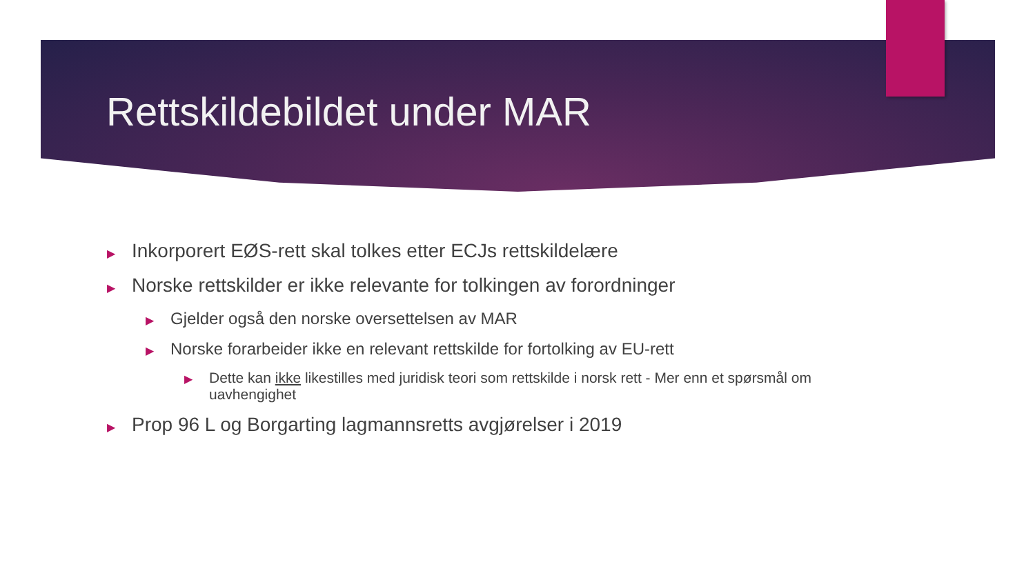Rettskildebildet under MAR
▶ Inkorporert EØS-rett skal tolkes etter ECJs rettskildelære
▶ Norske rettskilder er ikke relevante for tolkingen av forordninger
▶ Gjelder også den norske oversettelsen av MAR
▶ Norske forarbeider ikke en relevant rettskilde for fortolking av EU-rett
▶ Dette kan ikke likestilles med juridisk teori som rettskilde i norsk rett - Mer enn et spørsmål om uavhengighet
▶ Prop 96 L og Borgarting lagmannsretts avgjørelser i 2019